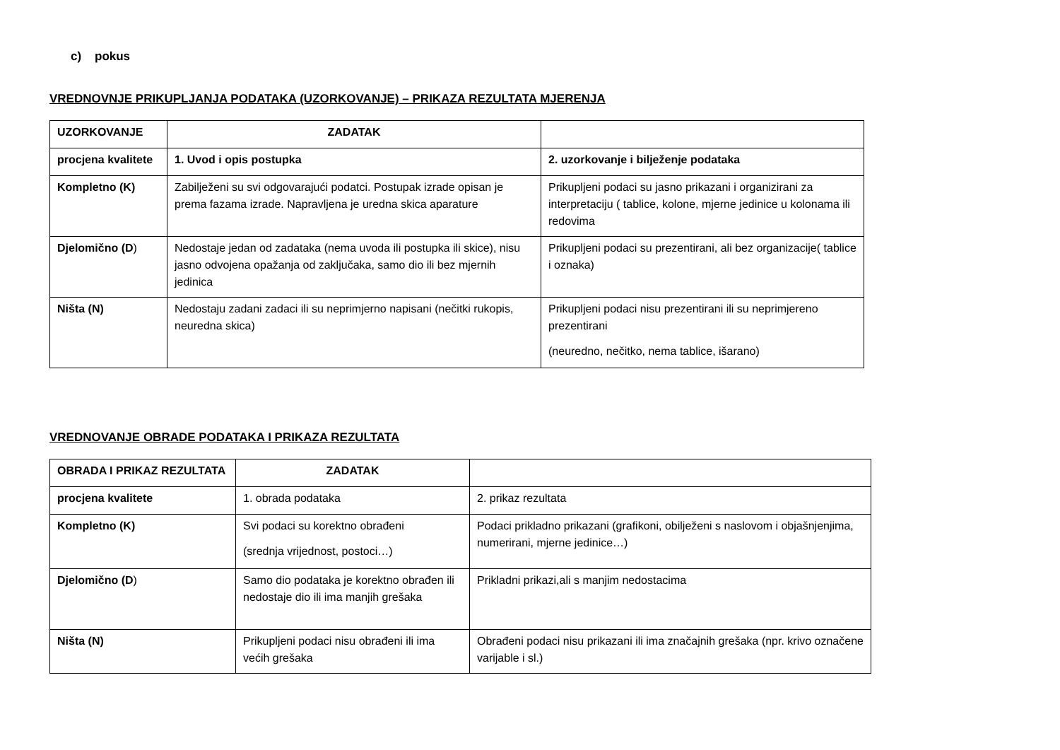c) pokus
VREDNOVNJE PRIKUPLJANJA PODATAKA (UZORKOVANJE) – PRIKAZA REZULTATA MJERENJA
| UZORKOVANJE | ZADATAK | |
| --- | --- | --- |
| procjena kvalitete | 1. Uvod i opis postupka | 2. uzorkovanje i bilježenje podataka |
| Kompletno (K) | Zabilježeni su svi odgovarajući podatci. Postupak izrade opisan je prema fazama izrade. Napravljena je uredna skica aparature | Prikupljeni podaci su jasno prikazani i organizirani za interpretaciju ( tablice, kolone, mjerne jedinice u kolonama ili redovima |
| Djelomično (D ) | Nedostaje jedan od zadataka (nema uvoda ili postupka ili skice), nisu jasno odvojena opažanja od zaključaka, samo dio ili bez mjernih jedinica | Prikupljeni podaci su prezentirani, ali bez organizacije( tablice i oznaka) |
| Ništa (N) | Nedostaju zadani zadaci ili su neprimjerno napisani (nečitki rukopis, neuredna skica) | Prikupljeni podaci nisu prezentirani ili su neprimjereno prezentirani (neuredno, nečitko, nema tablice, išarano) |
VREDNOVANJE OBRADE PODATAKA I PRIKAZA REZULTATA
| OBRADA I PRIKAZ REZULTATA | ZADATAK | |
| --- | --- | --- |
| procjena kvalitete | 1. obrada podataka | 2. prikaz rezultata |
| Kompletno (K) | Svi podaci su korektno obrađeni (srednja vrijednost, postoci…) | Podaci prikladno prikazani (grafikoni, obilježeni s naslovom i objašnjenjima, numerirani, mjerne jedinice…) |
| Djelomično (D ) | Samo dio podataka je korektno obrađen ili nedostaje dio ili ima manjih grešaka | Prikladni prikazi,ali s manjim nedostacima |
| Ništa (N) | Prikupljeni podaci nisu obrađeni ili ima većih grešaka | Obrađeni podaci nisu prikazani ili ima značajnih grešaka (npr. krivo označene varijable i sl.) |